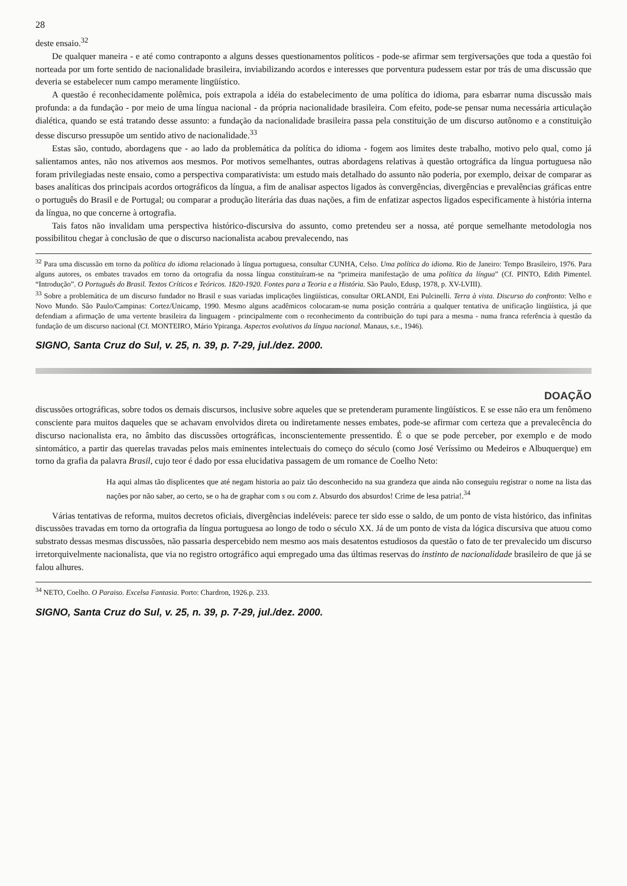28
deste ensaio.<sup>32</sup>
De qualquer maneira - e até como contraponto a alguns desses questionamentos políticos - pode-se afirmar sem tergiversações que toda a questão foi norteada por um forte sentido de nacionalidade brasileira, inviabilizando acordos e interesses que porventura pudessem estar por trás de uma discussão que deveria se estabelecer num campo meramente lingüístico.
A questão é reconhecidamente polêmica, pois extrapola a idéia do estabelecimento de uma política do idioma, para esbarrar numa discussão mais profunda: a da fundação - por meio de uma língua nacional - da própria nacionalidade brasileira. Com efeito, pode-se pensar numa necessária articulação dialética, quando se está tratando desse assunto: a fundação da nacionalidade brasileira passa pela constituição de um discurso autônomo e a constituição desse discurso pressupõe um sentido ativo de nacionalidade.<sup>33</sup>
Estas são, contudo, abordagens que - ao lado da problemática da política do idioma - fogem aos limites deste trabalho, motivo pelo qual, como já salientamos antes, não nos ativemos aos mesmos. Por motivos semelhantes, outras abordagens relativas à questão ortográfica da língua portuguesa não foram privilegiadas neste ensaio, como a perspectiva comparativista: um estudo mais detalhado do assunto não poderia, por exemplo, deixar de comparar as bases analíticas dos principais acordos ortográficos da língua, a fim de analisar aspectos ligados às convergências, divergências e prevalências gráficas entre o português do Brasil e de Portugal; ou comparar a produção literária das duas nações, a fim de enfatizar aspectos ligados especificamente à história interna da língua, no que concerne à ortografia.
Tais fatos não invalidam uma perspectiva histórico-discursiva do assunto, como pretendeu ser a nossa, até porque semelhante metodologia nos possibilitou chegar à conclusão de que o discurso nacionalista acabou prevalecendo, nas
<sup>32</sup> Para uma discussão em torno da política do idioma relacionado à língua portuguesa, consultar CUNHA, Celso. Uma política do idioma. Rio de Janeiro: Tempo Brasileiro, 1976. Para alguns autores, os embates travados em torno da ortografia da nossa língua constituíram-se na “primeira manifestação de uma política da língua” (Cf. PINTO, Edith Pimentel. “Introdução”. O Português do Brasil. Textos Críticos e Teóricos. 1820-1920. Fontes para a Teoria e a História. São Paulo, Edusp, 1978, p. XV-LVIII).
<sup>33</sup> Sobre a problemática de um discurso fundador no Brasil e suas variadas implicações lingüísticas, consultar ORLANDI, Eni Pulcinelli. Terra à vista. Discurso do confronto: Velho e Novo Mundo. São Paulo/Campinas: Cortez/Unicamp, 1990. Mesmo alguns acadêmicos colocaram-se numa posição contrária a qualquer tentativa de unificação lingüística, já que defendiam a afirmação de uma vertente brasileira da linguagem - principalmente com o reconhecimento da contribuição do tupi para a mesma - numa franca referência à questão da fundação de um discurso nacional (Cf. MONTEIRO, Mário Ypiranga. Aspectos evolutivos da língua nacional. Manaus, s.e., 1946).
SIGNO, Santa Cruz do Sul, v. 25, n. 39, p. 7-29, jul./dez. 2000.
DOAÇÃO
discussões ortográficas, sobre todos os demais discursos, inclusive sobre aqueles que se pretenderam puramente lingüísticos. E se esse não era um fenômeno consciente para muitos daqueles que se achavam envolvidos direta ou indiretamente nesses embates, pode-se afirmar com certeza que a prevalecência do discurso nacionalista era, no âmbito das discussões ortográficas, inconscientemente pressentido. É o que se pode perceber, por exemplo e de modo sintomático, a partir das querelas travadas pelos mais eminentes intelectuais do começo do século (como José Veríssimo ou Medeiros e Albuquerque) em torno da grafia da palavra Brasil, cujo teor é dado por essa elucidativa passagem de um romance de Coelho Neto:
Ha aqui almas tão displicentes que até negam historia ao paiz tão desconhecido na sua grandeza que ainda não conseguiu registrar o nome na lista das nações por não saber, ao certo, se o ha de graphar com s ou com z. Absurdo dos absurdos! Crime de lesa patria!.<sup>34</sup>
Várias tentativas de reforma, muitos decretos oficiais, divergências indeléveis: parece ter sido esse o saldo, de um ponto de vista histórico, das infinitas discussões travadas em torno da ortografia da língua portuguesa ao longo de todo o século XX. Já de um ponto de vista da lógica discursiva que atuou como substrato dessas mesmas discussões, não passaria despercebido nem mesmo aos mais desatentos estudiosos da questão o fato de ter prevalecido um discurso irretorquivelmente nacionalista, que via no registro ortográfico aqui empregado uma das últimas reservas do instinto de nacionalidade brasileiro de que já se falou alhures.
<sup>34</sup> NETO, Coelho. O Paraiso. Excelsa Fantasia. Porto: Chardron, 1926.p. 233.
SIGNO, Santa Cruz do Sul, v. 25, n. 39, p. 7-29, jul./dez. 2000.